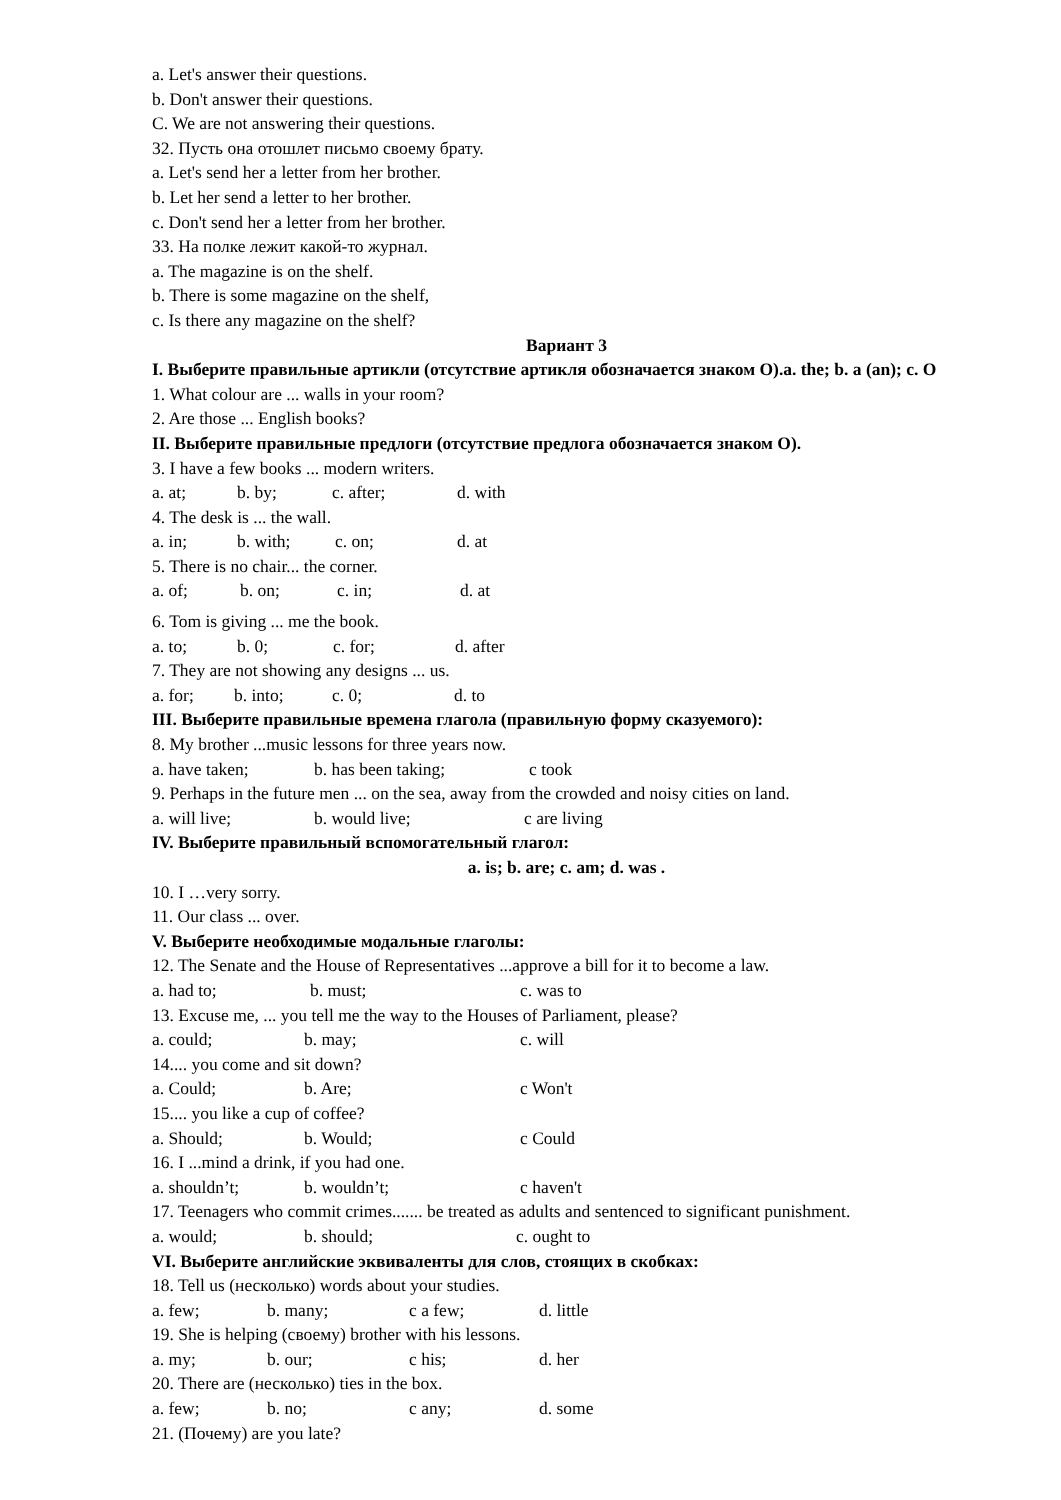a. Let's answer their questions.
b. Don't answer their questions.
C. We are not answering their questions.
32. Пусть она отошлет письмо своему брату.
a. Let's send her a letter from her brother.
b. Let her send a letter to her brother.
c. Don't send her a letter from her brother.
33. На полке лежит какой-то журнал.
a. The magazine is on the shelf.
b. There is some magazine on the shelf,
c. Is there any magazine on the shelf?
Вариант 3
I. Выберите правильные артикли (отсутствие артикля обозначается знаком О).a. the; b. a (an); c. О
1. What colour are ... walls in your room?
2. Are those ... English books?
II. Выберите правильные предлоги (отсутствие предлога обозначается знаком О).
3. I have a few books ... modern writers.
a. at; b. by; c. after; d. with
4. The desk is ... the wall.
a. in; b. with; c. on; d. at
5. There is no chair... the corner.
a. of; b. on; c. in; d. at
6. Tom is giving ... me the book.
a. to; b. 0; c. for; d. after
7. They are not showing any designs ... us.
a. for; b. into; c. 0; d. to
III. Выберите правильные времена глагола (правильную форму сказуемого):
8. My brother ...music lessons for three years now.
a. have taken; b. has been taking; c took
9. Perhaps in the future men ... on the sea, away from the crowded and noisy cities on land.
a. will live; b. would live; c are living
IV. Выберите правильный вспомогательный глагол:
a. is; b. are; c. am; d. was .
10. I …very sorry.
11. Our class ... over.
V. Выберите необходимые модальные глаголы:
12. The Senate and the House of Representatives ...approve a bill for it to become a law.
a. had to; b. must; c. was to
13. Excuse me, ... you tell me the way to the Houses of Parliament, please?
a. could; b. may; c. will
14.... you come and sit down?
a. Could; b. Are; c Won't
15.... you like a cup of coffee?
a. Should; b. Would; c Could
16. I ...mind a drink, if you had one.
a. shouldn’t; b. wouldn’t; c haven't
17. Teenagers who commit crimes....... be treated as adults and sentenced to significant punishment.
a. would; b. should; c. ought to
VI. Выберите английские эквиваленты для слов, стоящих в скобках:
18. Tell us (несколько) words about your studies.
a. few; b. many; c a few; d. little
19. She is helping (своему) brother with his lessons.
a. my; b. our; c his; d. her
20. There are (несколько) ties in the box.
a. few; b. no; c any; d. some
21. (Почему) are you late?